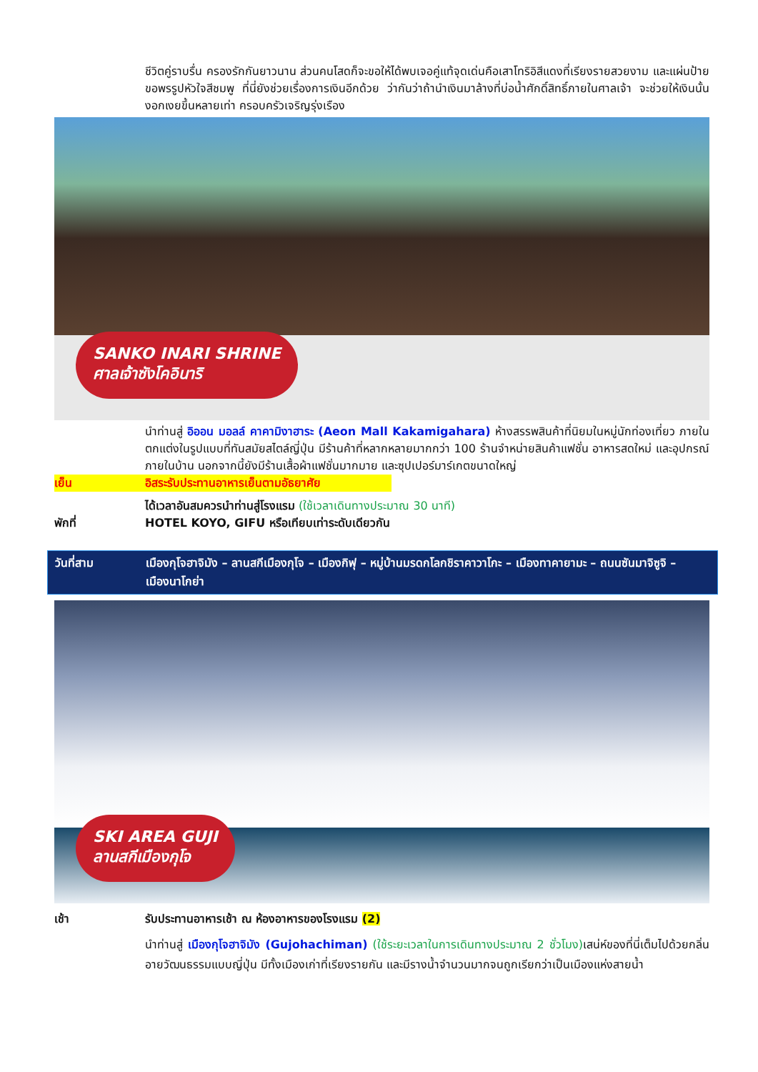ชีวิตคู่ราบรื่น ครองรักกันยาวนาน ส่วนคนโสดก็จะขอให้ได้พบเจอคู่แท้จุดเด่นคือเสาโทริอิสีแดงที่เรียงรายสวยงาม และแผ่นป้ายขอพรรูปหัวใจสีชมพู ที่นี่ยังช่วยเรื่องการเงินอีกด้วย ว่ากันว่าถ้านำเงินมาล้างที่บ่อน้ำศักดิ์สิทธิ์ภายในศาลเจ้า จะช่วยให้เงินนั้นงอกเงยขึ้นหลายเท่า ครอบครัวเจริญรุ่งเรือง
SANKO INARI SHRINE
ศาลเจ้าซังโคอินาริ
นำท่านสู่ อิออน มอลล์ คาคามิงาฮาระ (Aeon Mall Kakamigahara) ห้างสรรพสินค้าที่นิยมในหมู่นักท่องเที่ยว ภายในตกแต่งในรูปแบบที่ทันสมัยสไตล์ญี่ปุ่น มีร้านค้าที่หลากหลายมากกว่า 100 ร้านจำหน่ายสินค้าแฟชั่น อาหารสดใหม่ และอุปกรณ์ภายในบ้าน นอกจากนี้ยังมีร้านเสื้อผ้าแฟชั่นมากมาย และซุปเปอร์มาร์เกตขนาดใหญ่
เย็น อิสระรับประทานอาหารเย็นตามอัธยาศัย
ได้เวลาอันสมควรนำท่านสู่โรงแรม (ใช้เวลาเดินทางประมาณ 30 นาที)
พักที่ HOTEL KOYO, GIFU หรือเทียบเท่าระดับเดียวกัน
วันที่สาม เมืองกุโจฮาจิมัง – ลานสกีเมืองกุโจ – เมืองกิฟุ – หมู่บ้านมรดกโลกชิราคาวาโกะ – เมืองทาคายามะ – ถนนซันมาจิซูจิ – เมืองนาโกย่า
SKI AREA GUJI
ลานสกีเมืองกุโจ
เช้า รับประทานอาหารเช้า ณ ห้องอาหารของโรงแรม (2)
นำท่านสู่ เมืองกุโจฮาจิมัง (Gujohachiman) (ใช้ระยะเวลาในการเดินทางประมาณ 2 ชั่วโมง) เสน่ห์ของที่นี่เต็มไปด้วยกลิ่นอายวัฒนธรรมแบบญี่ปุ่น มีทั้งเมืองเก่าที่เรียงรายกัน และมีรางน้ำจำนวนมากจนถูกเรียกว่าเป็นเมืองแห่งสายน้ำ